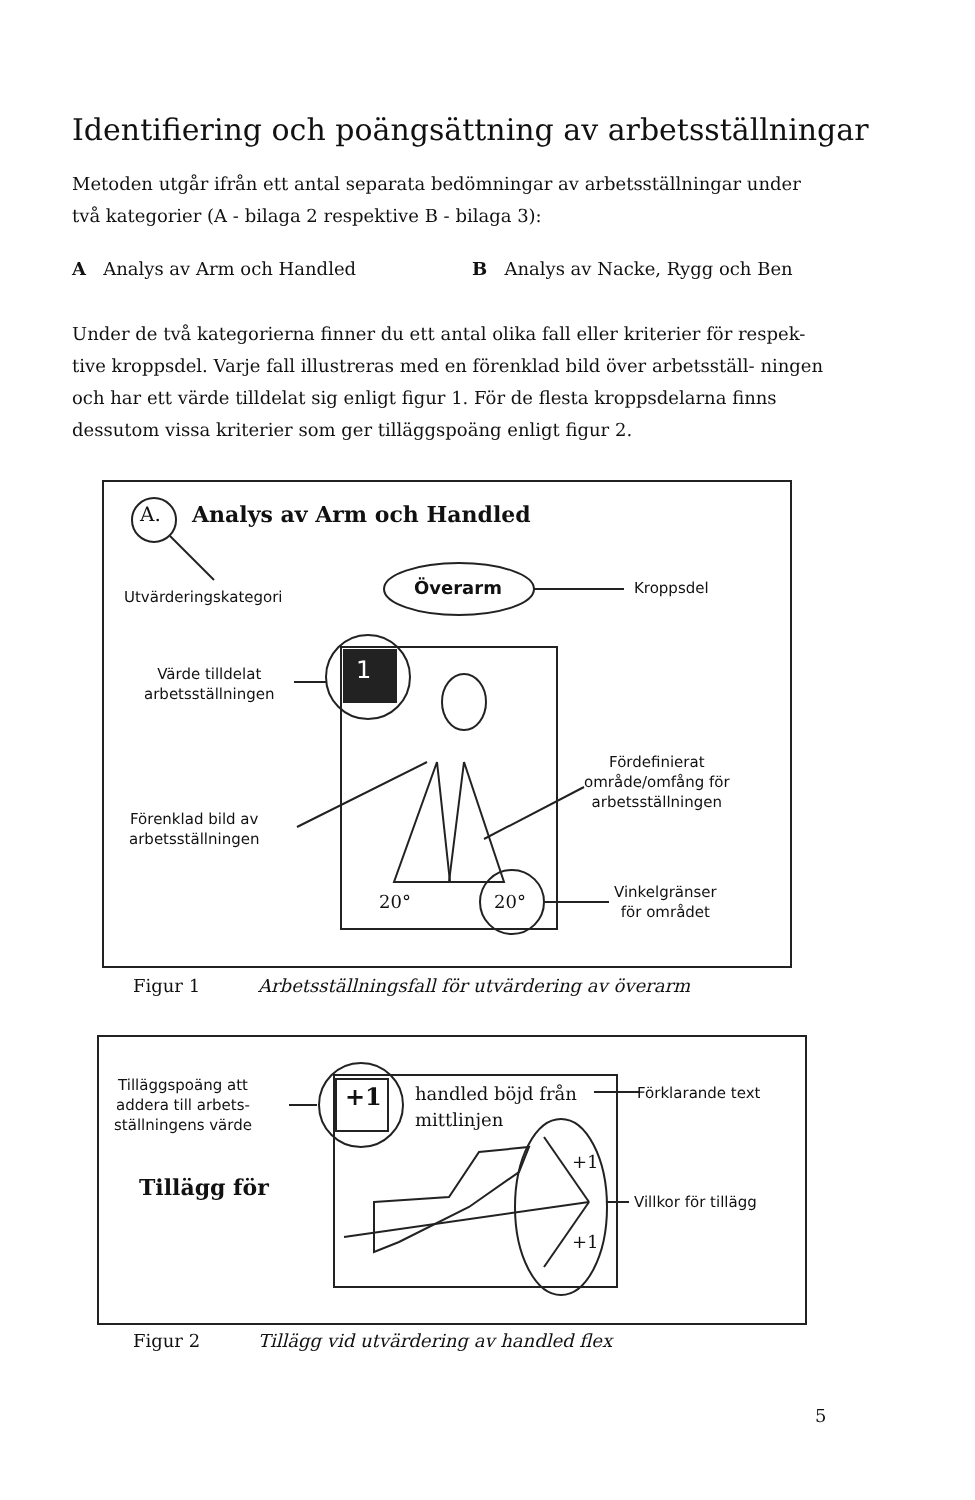Identifiering och poängsättning av arbetsställningar
Metoden utgår ifrån ett antal separata bedömningar av arbetsställningar under två kategorier (A - bilaga 2 respektive B - bilaga 3):
A Analys av Arm och Handled B Analys av Nacke, Rygg och Ben
Under de två kategorierna finner du ett antal olika fall eller kriterier för respek- tive kroppsdel. Varje fall illustreras med en förenklad bild över arbetsställ- ningen och har ett värde tilldelat sig enligt figur 1. För de flesta kroppsdelarna finns dessutom vissa kriterier som ger tilläggspoäng enligt figur 2.
A. Analys av Arm och Handled
Utvärderingskategori Överarm Kroppsdel
Värde tilldelat
arbetsställningen
1
Fördefinierat
område/omfång för
arbetsställningen
Förenklad bild av
arbetsställningen
20° 20°
Vinkelgränser
för området
Figur 1
Arbetsställningsfall för utvärdering av överarm
Tilläggspoäng att
addera till arbets-
ställningens värde
+1
handled böjd från
mittlinjen
Förklarande text
Tillägg för
+1
+1
Villkor för tillägg
Figur 2
Tillägg vid utvärdering av handled flex
5